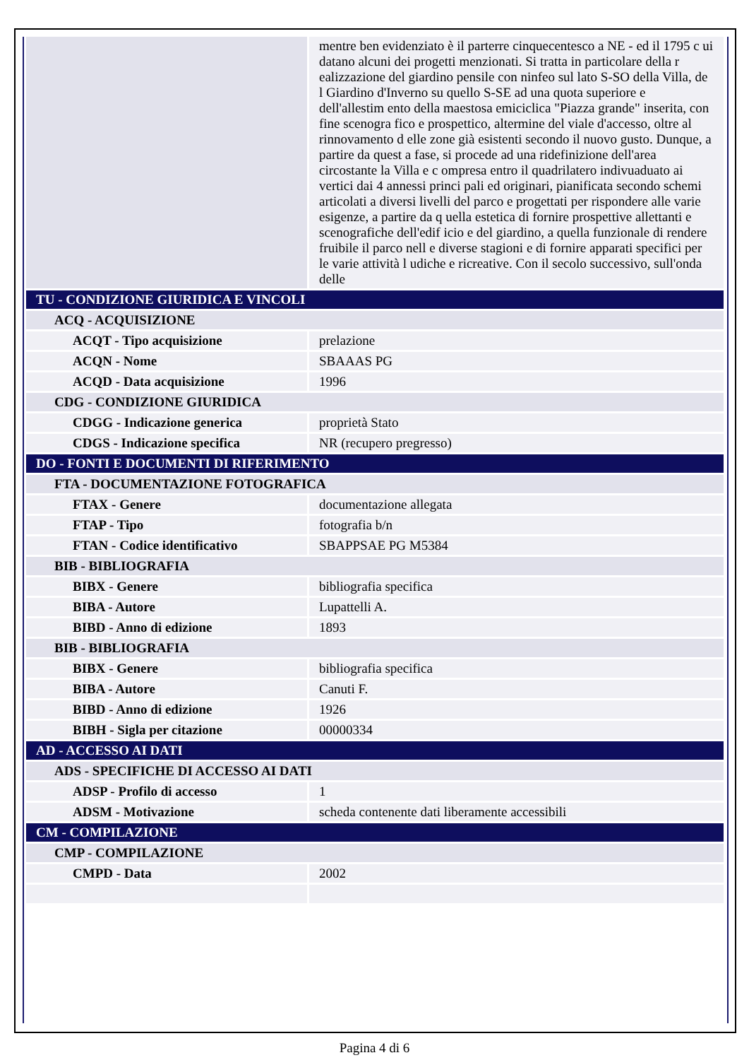| | mentre ben evidenziato è il parterre cinquecentesco a NE - ed il 1795 c ui datano alcuni dei progetti menzionati. Si tratta in particolare della r ealizzazione del giardino pensile con ninfeo sul lato S-SO della Villa, de l Giardino d'Inverno su quello S-SE ad una quota superiore e dell'allestim ento della maestosa emiciclica "Piazza grande" inserita, con fine scenogra fico e prospettico, altermine del viale d'accesso, oltre al rinnovamento d elle zone già esistenti secondo il nuovo gusto. Dunque, a partire da quest a fase, si procede ad una ridefinizione dell'area circostante la Villa e c ompresa entro il quadrilatero indivuaduato ai vertici dai 4 annessi princi pali ed originari, pianificata secondo schemi articolati a diversi livelli del parco e progettati per rispondere alle varie esigenze, a partire da q uella estetica di fornire prospettive allettanti e scenografiche dell'edif icio e del giardino, a quella funzionale di rendere fruibile il parco nell e diverse stagioni e di fornire apparati specifici per le varie attività l udiche e ricreative. Con il secolo successivo, sull'onda delle |
| TU - CONDIZIONE GIURIDICA E VINCOLI | |
| ACQ - ACQUISIZIONE | |
| ACQT - Tipo acquisizione | prelazione |
| ACQN - Nome | SBAAAS PG |
| ACQD - Data acquisizione | 1996 |
| CDG - CONDIZIONE GIURIDICA | |
| CDGG - Indicazione generica | proprietà Stato |
| CDGS - Indicazione specifica | NR (recupero pregresso) |
| DO - FONTI E DOCUMENTI DI RIFERIMENTO | |
| FTA - DOCUMENTAZIONE FOTOGRAFICA | |
| FTAX - Genere | documentazione allegata |
| FTAP - Tipo | fotografia b/n |
| FTAN - Codice identificativo | SBAPPSAE PG M5384 |
| BIB - BIBLIOGRAFIA | |
| BIBX - Genere | bibliografia specifica |
| BIBA - Autore | Lupattelli A. |
| BIBD - Anno di edizione | 1893 |
| BIB - BIBLIOGRAFIA | |
| BIBX - Genere | bibliografia specifica |
| BIBA - Autore | Canuti F. |
| BIBD - Anno di edizione | 1926 |
| BIBH - Sigla per citazione | 00000334 |
| AD - ACCESSO AI DATI | |
| ADS - SPECIFICHE DI ACCESSO AI DATI | |
| ADSP - Profilo di accesso | 1 |
| ADSM - Motivazione | scheda contenente dati liberamente accessibili |
| CM - COMPILAZIONE | |
| CMP - COMPILAZIONE | |
| CMPD - Data | 2002 |
Pagina 4 di 6